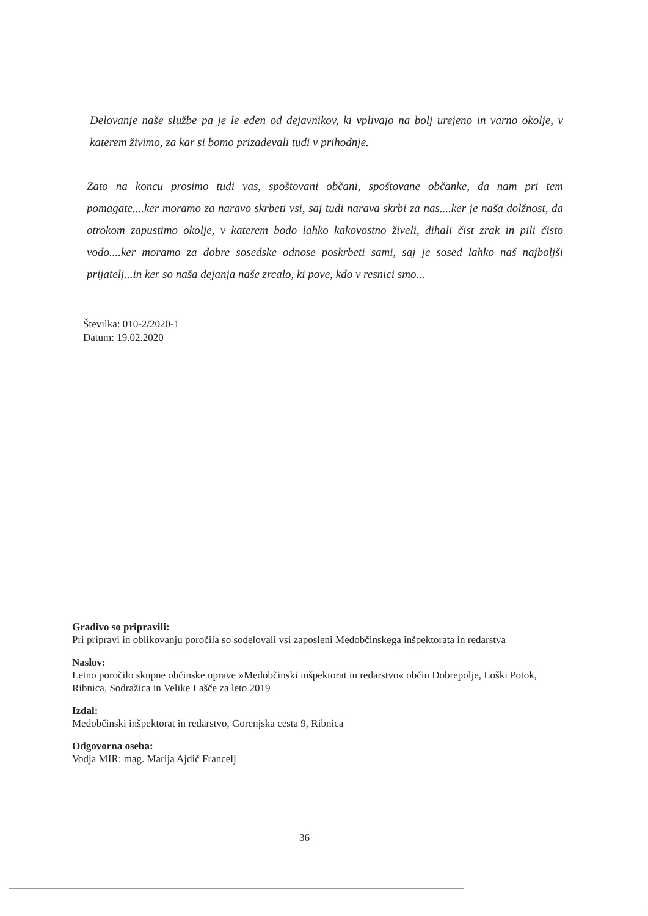Delovanje naše službe pa je le eden od dejavnikov, ki vplivajo na bolj urejeno in varno okolje, v katerem živimo, za kar si bomo prizadevali tudi v prihodnje.
Zato na koncu prosimo tudi vas, spoštovani občani, spoštovane občanke, da nam pri tem pomagate....ker moramo za naravo skrbeti vsi, saj tudi narava skrbi za nas....ker je naša dolžnost, da otrokom zapustimo okolje, v katerem bodo lahko kakovostno živeli, dihali čist zrak in pili čisto vodo....ker moramo za dobre sosedske odnose poskrbeti sami, saj je sosed lahko naš najboljši prijatelj...in ker so naša dejanja naše zrcalo, ki pove, kdo v resnici smo...
Številka: 010-2/2020-1
Datum: 19.02.2020
Gradivo so pripravili:
Pri pripravi in oblikovanju poročila so sodelovali vsi zaposleni Medobčinskega inšpektorata in redarstva
Naslov:
Letno poročilo skupne občinske uprave »Medobčinski inšpektorat in redarstvo« občin Dobrepolje, Loški Potok, Ribnica, Sodražica in Velike Lašče za leto 2019
Izdal:
Medobčinski inšpektorat in redarstvo, Gorenjska cesta 9, Ribnica
Odgovorna oseba:
Vodja MIR: mag. Marija Ajdič Francelj
36